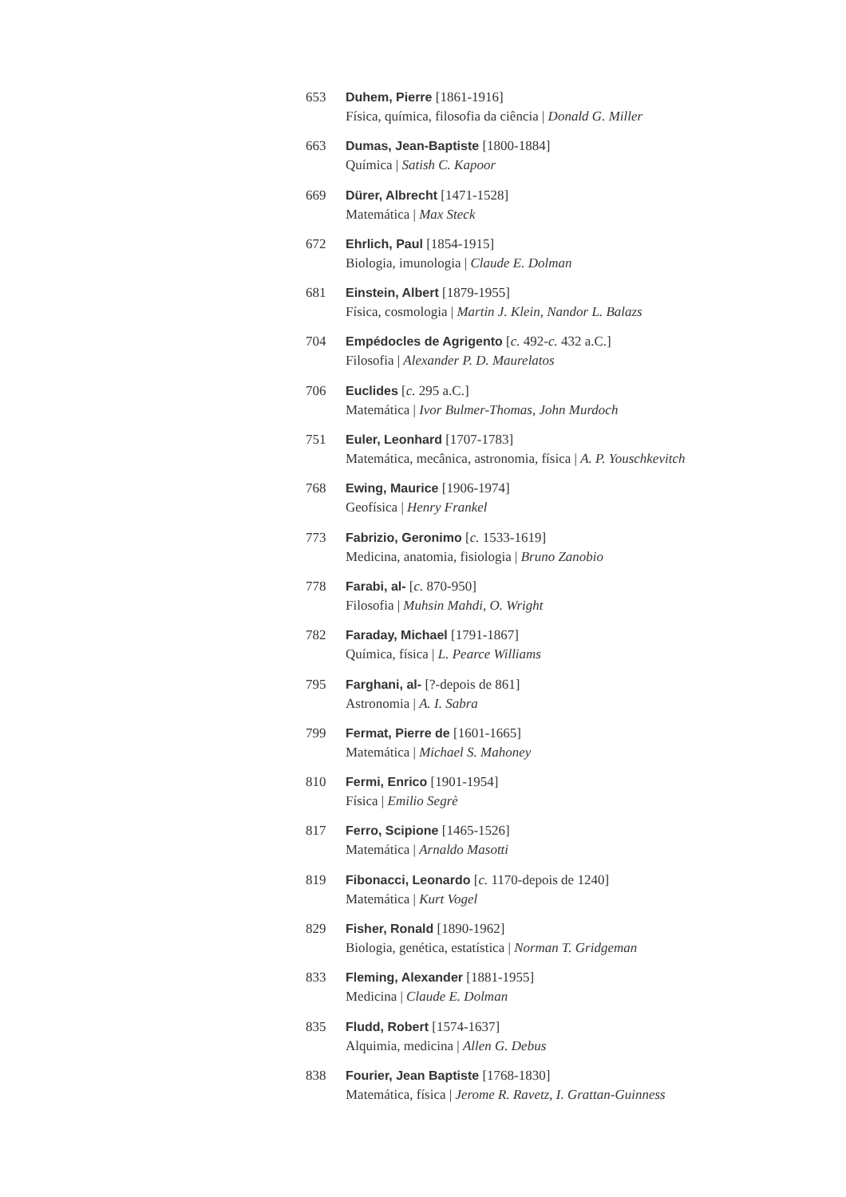653 Duhem, Pierre [1861-1916]
Física, química, filosofia da ciência | Donald G. Miller
663 Dumas, Jean-Baptiste [1800-1884]
Química | Satish C. Kapoor
669 Dürer, Albrecht [1471-1528]
Matemática | Max Steck
672 Ehrlich, Paul [1854-1915]
Biologia, imunologia | Claude E. Dolman
681 Einstein, Albert [1879-1955]
Física, cosmologia | Martin J. Klein, Nandor L. Balazs
704 Empédocles de Agrigento [c. 492-c. 432 a.C.]
Filosofia | Alexander P. D. Maurelatos
706 Euclides [c. 295 a.C.]
Matemática | Ivor Bulmer-Thomas, John Murdoch
751 Euler, Leonhard [1707-1783]
Matemática, mecânica, astronomia, física | A. P. Youschkevitch
768 Ewing, Maurice [1906-1974]
Geofísica | Henry Frankel
773 Fabrizio, Geronimo [c. 1533-1619]
Medicina, anatomia, fisiologia | Bruno Zanobio
778 Farabi, al- [c. 870-950]
Filosofia | Muhsin Mahdi, O. Wright
782 Faraday, Michael [1791-1867]
Química, física | L. Pearce Williams
795 Farghani, al- [?-depois de 861]
Astronomia | A. I. Sabra
799 Fermat, Pierre de [1601-1665]
Matemática | Michael S. Mahoney
810 Fermi, Enrico [1901-1954]
Física | Emilio Segrè
817 Ferro, Scipione [1465-1526]
Matemática | Arnaldo Masotti
819 Fibonacci, Leonardo [c. 1170-depois de 1240]
Matemática | Kurt Vogel
829 Fisher, Ronald [1890-1962]
Biologia, genética, estatística | Norman T. Gridgeman
833 Fleming, Alexander [1881-1955]
Medicina | Claude E. Dolman
835 Fludd, Robert [1574-1637]
Alquimia, medicina | Allen G. Debus
838 Fourier, Jean Baptiste [1768-1830]
Matemática, física | Jerome R. Ravetz, I. Grattan-Guinness